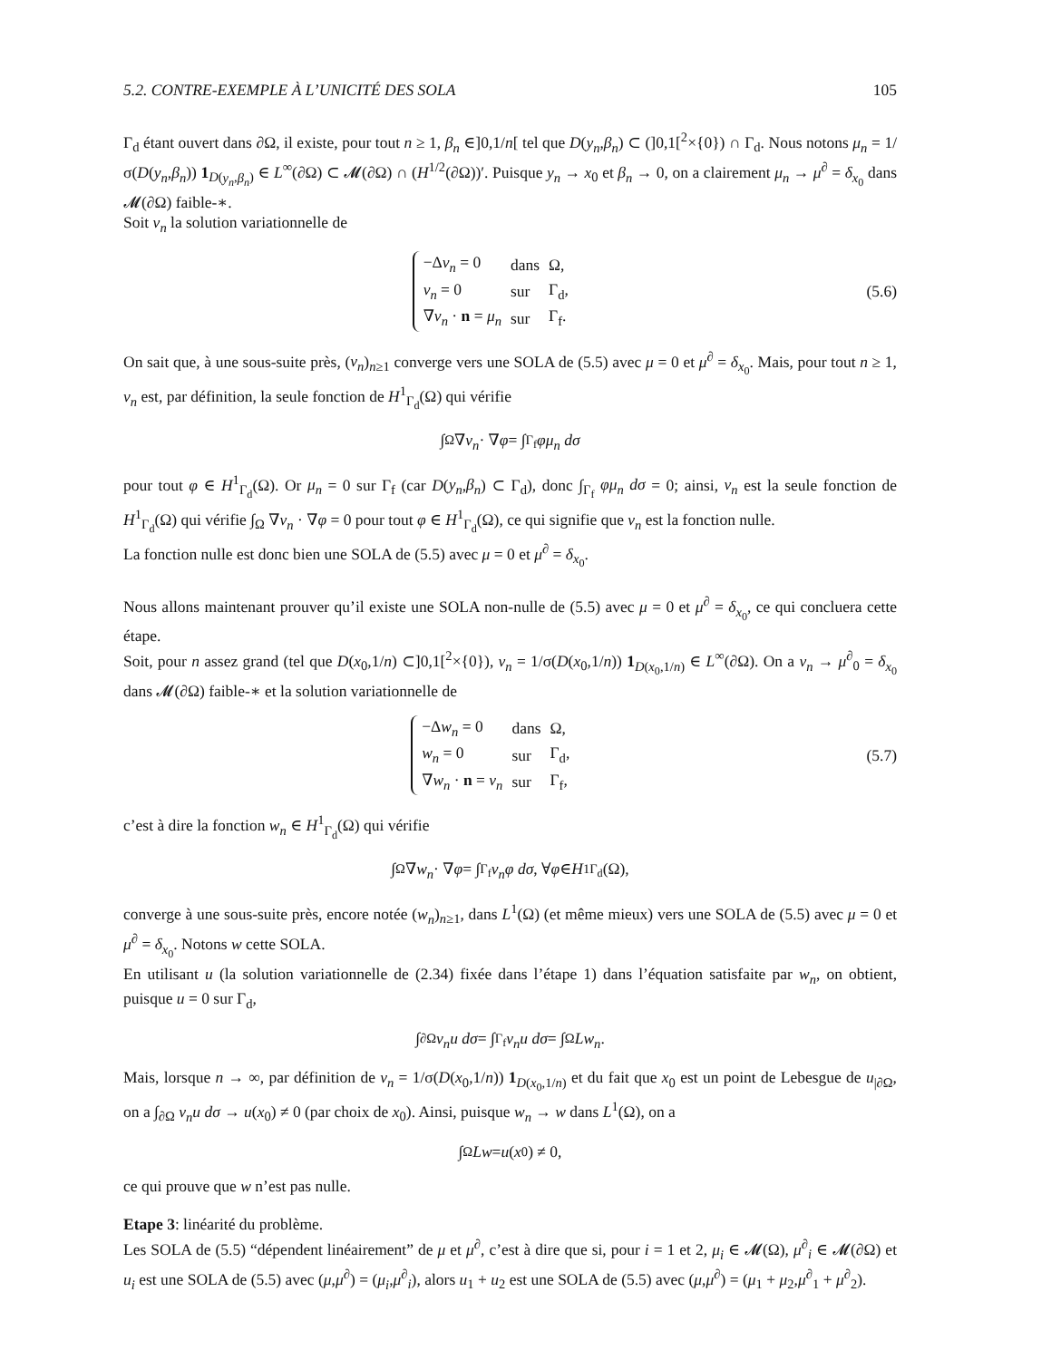5.2. CONTRE-EXEMPLE À L’UNICITÉ DES SOLA 105
Γ<sub>d</sub> étant ouvert dans ∂Ω, il existe, pour tout n ≥ 1, β<sub>n</sub> ∈]0,1/n[ tel que D(y<sub>n</sub>,β<sub>n</sub>) ⊂ (]0,1[<sup>2</sup>×{0}) ∩ Γ<sub>d</sub>. Nous notons μ<sub>n</sub> = 1/σ(D(y<sub>n</sub>,β<sub>n</sub>)) 1<sub>D(y<sub>n</sub>,β<sub>n</sub>)</sub> ∈ L<sup>∞</sup>(∂Ω) ⊂ 𝓜(∂Ω) ∩ (H<sup>1/2</sup>(∂Ω))′. Puisque y<sub>n</sub> → x<sub>0</sub> et β<sub>n</sub> → 0, on a clairement μ<sub>n</sub> → μ<sup>∂</sup> = δ<sub>x<sub>0</sub></sub> dans 𝓜(∂Ω) faible-∗.
Soit v<sub>n</sub> la solution variationnelle de
| −Δ v<sub>n</sub> = 0 | dans | Ω, |
| v<sub>n</sub> = 0 | sur | Γ<sub>d</sub>, |
| ∇ v<sub>n</sub> · n = μ<sub>n</sub> | sur | Γ<sub>f</sub>. |
(5.6)
On sait que, à une sous-suite près, (v<sub>n</sub>)<sub>n≥1</sub> converge vers une SOLA de (5.5) avec μ = 0 et μ<sup>∂</sup> = δ<sub>x<sub>0</sub></sub>. Mais, pour tout n ≥ 1, v<sub>n</sub> est, par définition, la seule fonction de H<sup>1</sup><sub>Γ<sub>d</sub></sub>(Ω) qui vérifie
∫<sub>Ω</sub> ∇ v<sub>n</sub> · ∇ φ = ∫<sub>Γ<sub>f</sub></sub> φμ<sub>n</sub> dσ
pour tout φ ∈ H<sup>1</sup><sub>Γ<sub>d</sub></sub>(Ω). Or μ<sub>n</sub> = 0 sur Γ<sub>f</sub> (car D(y<sub>n</sub>,β<sub>n</sub>) ⊂ Γ<sub>d</sub>), donc ∫<sub>Γ<sub>f</sub></sub> φμ<sub>n</sub> dσ = 0; ainsi, v<sub>n</sub> est la seule fonction de H<sup>1</sup><sub>Γ<sub>d</sub></sub>(Ω) qui vérifie ∫<sub>Ω</sub> ∇v<sub>n</sub> · ∇φ = 0 pour tout φ ∈ H<sup>1</sup><sub>Γ<sub>d</sub></sub>(Ω), ce qui signifie que v<sub>n</sub> est la fonction nulle.
La fonction nulle est donc bien une SOLA de (5.5) avec μ = 0 et μ<sup>∂</sup> = δ<sub>x<sub>0</sub></sub>.
Nous allons maintenant prouver qu’il existe une SOLA non-nulle de (5.5) avec μ = 0 et μ<sup>∂</sup> = δ<sub>x<sub>0</sub></sub>, ce qui concluera cette étape.
Soit, pour n assez grand (tel que D(x<sub>0</sub>,1/n) ⊂]0,1[<sup>2</sup>×{0}), ν<sub>n</sub> = 1/σ(D(x<sub>0</sub>,1/n)) 1<sub>D(x<sub>0</sub>,1/n)</sub> ∈ L<sup>∞</sup>(∂Ω). On a ν<sub>n</sub> → μ<sup>∂</sup><sub>0</sub> = δ<sub>x<sub>0</sub></sub> dans 𝓜(∂Ω) faible-∗ et la solution variationnelle de
| −Δ w<sub>n</sub> = 0 | dans | Ω, |
| w<sub>n</sub> = 0 | sur | Γ<sub>d</sub>, |
| ∇ w<sub>n</sub> · n = ν<sub>n</sub> | sur | Γ<sub>f</sub>, |
(5.7)
c’est à dire la fonction w<sub>n</sub> ∈ H<sup>1</sup><sub>Γ<sub>d</sub></sub>(Ω) qui vérifie
∫<sub>Ω</sub> ∇ w<sub>n</sub> · ∇ φ = ∫<sub>Γ<sub>f</sub></sub> ν<sub>n</sub>φ dσ , ∀ φ ∈ H<sup>1</sup><sub>Γ<sub>d</sub></sub>(Ω),
converge à une sous-suite près, encore notée (w<sub>n</sub>)<sub>n≥1</sub>, dans L<sup>1</sup>(Ω) (et même mieux) vers une SOLA de (5.5) avec μ = 0 et μ<sup>∂</sup> = δ<sub>x<sub>0</sub></sub>. Notons w cette SOLA.
En utilisant u (la solution variationnelle de (2.34) fixée dans l’étape 1) dans l’équation satisfaite par w<sub>n</sub>, on obtient, puisque u = 0 sur Γ<sub>d</sub>,
∫<sub>∂Ω</sub> ν<sub>n</sub>u dσ = ∫<sub>Γ<sub>f</sub></sub> ν<sub>n</sub>u dσ = ∫<sub>Ω</sub> Lw<sub>n</sub>.
Mais, lorsque n → ∞, par définition de ν<sub>n</sub> = 1/σ(D(x<sub>0</sub>,1/n)) 1<sub>D(x<sub>0</sub>,1/n)</sub> et du fait que x<sub>0</sub> est un point de Lebesgue de u<sub>|∂Ω</sub>, on a ∫<sub>∂Ω</sub> ν<sub>n</sub>u dσ → u(x<sub>0</sub>) ≠ 0 (par choix de x<sub>0</sub>). Ainsi, puisque w<sub>n</sub> → w dans L<sup>1</sup>(Ω), on a
∫<sub>Ω</sub> Lw = u (x<sub>0</sub>) ≠ 0,
ce qui prouve que w n’est pas nulle.
Etape 3: linéarité du problème.
Les SOLA de (5.5) “dépendent linéairement” de μ et μ<sup>∂</sup>, c’est à dire que si, pour i = 1 et 2, μ<sub>i</sub> ∈ 𝓜(Ω), μ<sup>∂</sup><sub>i</sub> ∈ 𝓜(∂Ω) et u<sub>i</sub> est une SOLA de (5.5) avec (μ,μ<sup>∂</sup>) = (μ<sub>i</sub>,μ<sup>∂</sup><sub>i</sub>), alors u<sub>1</sub> + u<sub>2</sub> est une SOLA de (5.5) avec (μ,μ<sup>∂</sup>) = (μ<sub>1</sub> + μ<sub>2</sub>,μ<sup>∂</sup><sub>1</sub> + μ<sup>∂</sup><sub>2</sub>).